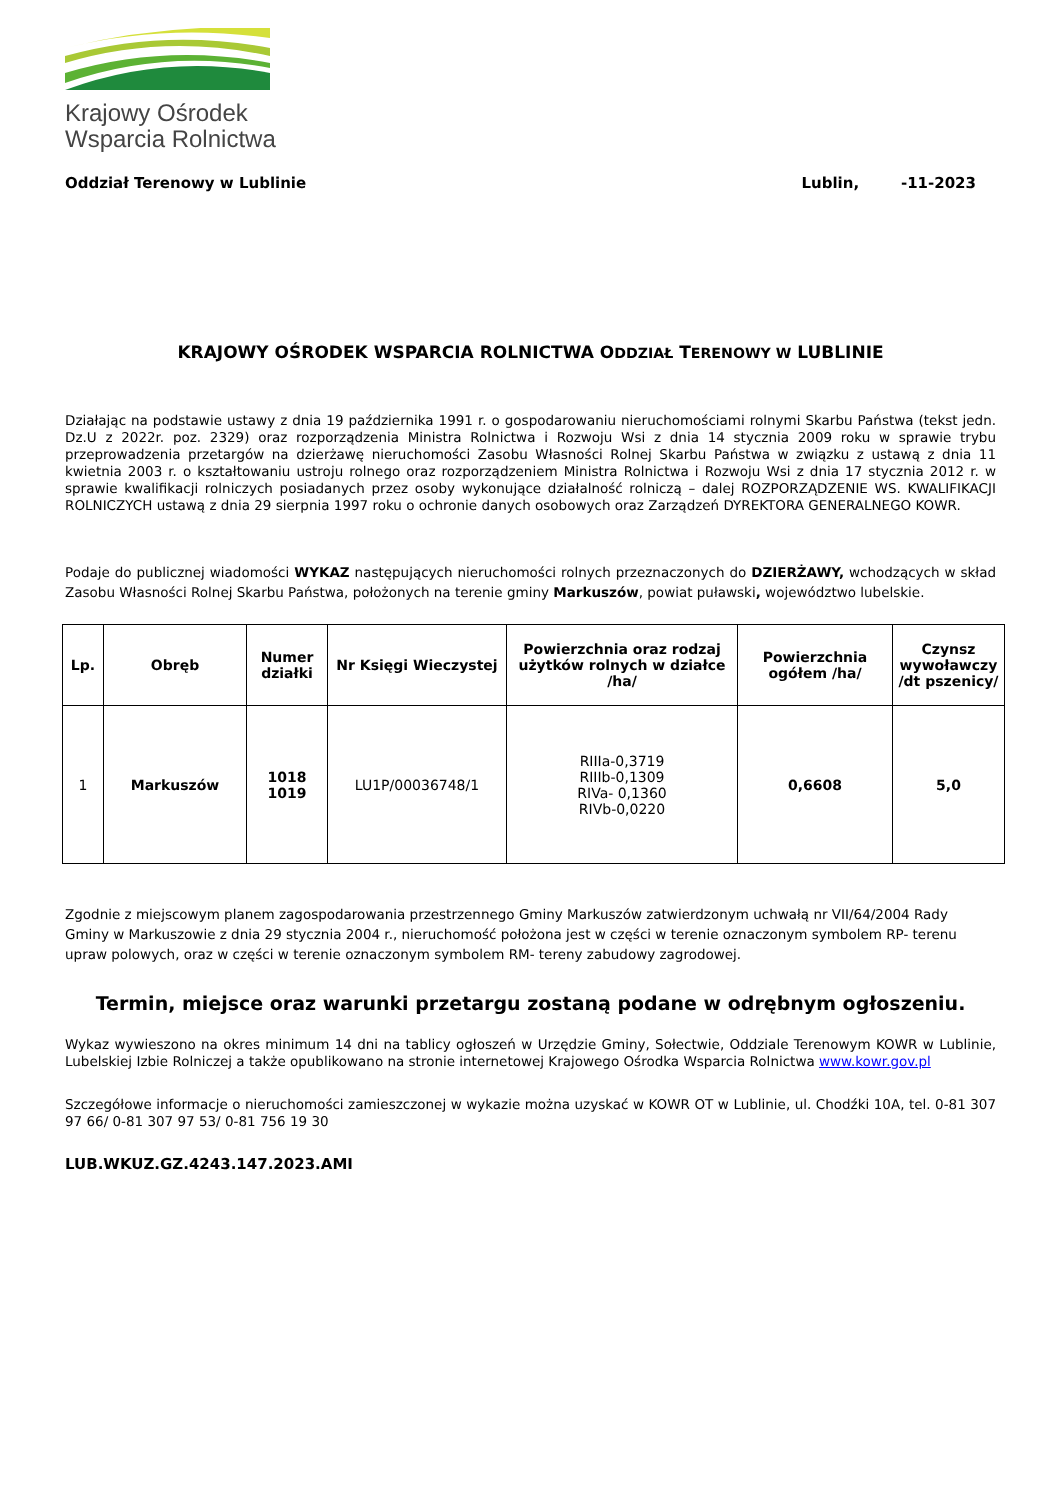Krajowy Ośrodek
Wsparcia Rolnictwa
Oddział Terenowy w Lublinie Lublin, -11-2023
KRAJOWY OŚRODEK WSPARCIA ROLNICTWA ODDZIAŁ TERENOWY W LUBLINIE
Działając na podstawie ustawy z dnia 19 października 1991 r. o gospodarowaniu nieruchomościami rolnymi Skarbu Państwa (tekst jedn. Dz.U z 2022r. poz. 2329) oraz rozporządzenia Ministra Rolnictwa i Rozwoju Wsi z dnia 14 stycznia 2009 roku w sprawie trybu przeprowadzenia przetargów na dzierżawę nieruchomości Zasobu Własności Rolnej Skarbu Państwa w związku z ustawą z dnia 11 kwietnia 2003 r. o kształtowaniu ustroju rolnego oraz rozporządzeniem Ministra Rolnictwa i Rozwoju Wsi z dnia 17 stycznia 2012 r. w sprawie kwalifikacji rolniczych posiadanych przez osoby wykonujące działalność rolniczą – dalej ROZPORZĄDZENIE WS. KWALIFIKACJI ROLNICZYCH ustawą z dnia 29 sierpnia 1997 roku o ochronie danych osobowych oraz Zarządzeń DYREKTORA GENERALNEGO KOWR.
Podaje do publicznej wiadomości WYKAZ następujących nieruchomości rolnych przeznaczonych do DZIERŻAWY, wchodzących w skład Zasobu Własności Rolnej Skarbu Państwa, położonych na terenie gminy Markuszów, powiat puławski, województwo lubelskie.
| Lp. | Obręb | Numer działki | Nr Księgi Wieczystej | Powierzchnia oraz rodzaj użytków rolnych w działce /ha/ | Powierzchnia ogółem /ha/ | Czynsz wywoławczy /dt pszenicy/ |
| --- | --- | --- | --- | --- | --- | --- |
| 1 | Markuszów | 1018 1019 | LU1P/00036748/1 | RIIIa-0,3719 RIIIb-0,1309 RIVa- 0,1360 RIVb-0,0220 | 0,6608 | 5,0 |
Zgodnie z miejscowym planem zagospodarowania przestrzennego Gminy Markuszów zatwierdzonym uchwałą nr VII/64/2004 Rady Gminy w Markuszowie z dnia 29 stycznia 2004 r., nieruchomość położona jest w części w terenie oznaczonym symbolem RP- terenu upraw polowych, oraz w części w terenie oznaczonym symbolem RM- tereny zabudowy zagrodowej.
Termin, miejsce oraz warunki przetargu zostaną podane w odrębnym ogłoszeniu.
Wykaz wywieszono na okres minimum 14 dni na tablicy ogłoszeń w Urzędzie Gminy, Sołectwie, Oddziale Terenowym KOWR w Lublinie, Lubelskiej Izbie Rolniczej a także opublikowano na stronie internetowej Krajowego Ośrodka Wsparcia Rolnictwa www.kowr.gov.pl
Szczegółowe informacje o nieruchomości zamieszczonej w wykazie można uzyskać w KOWR OT w Lublinie, ul. Chodźki 10A, tel. 0-81 307 97 66/ 0-81 307 97 53/ 0-81 756 19 30
LUB.WKUZ.GZ.4243.147.2023.AMI